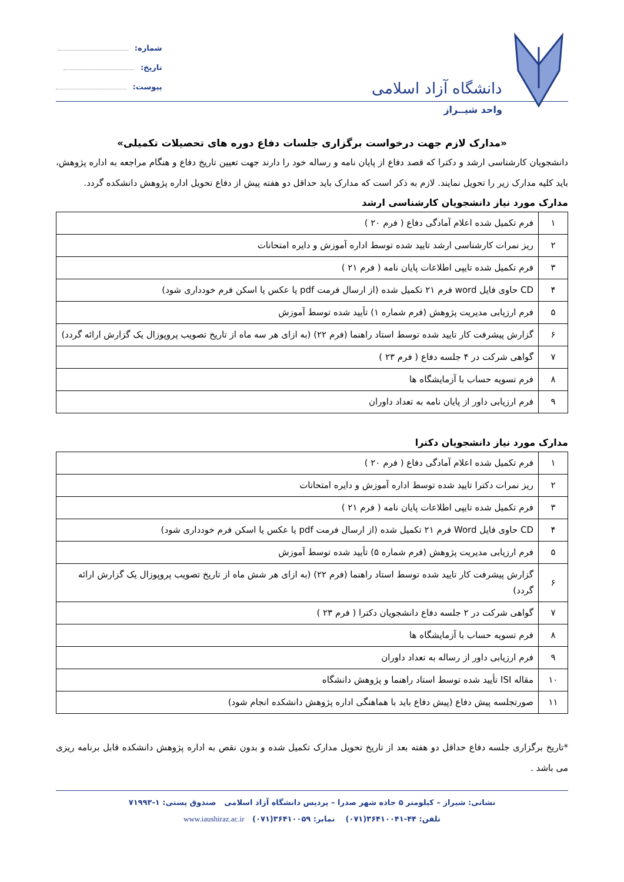دانشگاه آزاد اسلامی
واحد شیــراز
شماره:
تاریخ:
پیوست:
«مدارک لازم جهت درخواست برگزاری جلسات دفاع دوره های تحصیلات تکمیلی»
دانشجویان کارشناسی ارشد و دکترا که قصد دفاع از پایان نامه و رساله خود را دارند جهت تعیین تاریخ دفاع و هنگام مراجعه به اداره پژوهش، باید کلیه مدارک زیر را تحویل نمایند. لازم به ذکر است که مدارک باید حداقل دو هفته پیش از دفاع تحویل اداره پژوهش دانشکده گردد.
مدارک مورد نیاز دانشجویان کارشناسی ارشد
| ۱ | فرم تکمیل شده اعلام آمادگی دفاع ( فرم ۲۰ ) |
| ۲ | ریز نمرات کارشناسی ارشد تایید شده توسط اداره آموزش و دایره امتحانات |
| ۳ | فرم تکمیل شده تایپی اطلاعات پایان نامه ( فرم ۲۱ ) |
| ۴ | CD حاوی فایل word فرم ۲۱ تکمیل شده (از ارسال فرمت pdf یا عکس یا اسکن فرم خودداری شود) |
| ۵ | فرم ارزیابی مدیریت پژوهش (فرم شماره ۱) تأیید شده توسط آموزش |
| ۶ | گزارش پیشرفت کار تایید شده توسط استاد راهنما (فرم ۲۲) (به ازای هر سه ماه از تاریخ تصویب پروپوزال یک گزارش ارائه گردد) |
| ۷ | گواهی شرکت در ۴ جلسه دفاع ( فرم ۲۳ ) |
| ۸ | فرم تسویه حساب با آزمایشگاه ها |
| ۹ | فرم ارزیابی داور از پایان نامه به تعداد داوران |
مدارک مورد نیاز دانشجویان دکترا
| ۱ | فرم تکمیل شده اعلام آمادگی دفاع ( فرم ۲۰ ) |
| ۲ | ریز نمرات دکترا تایید شده توسط اداره آموزش و دایره امتحانات |
| ۳ | فرم تکمیل شده تایپی اطلاعات پایان نامه ( فرم ۲۱ ) |
| ۴ | CD حاوی فایل Word فرم ۲۱ تکمیل شده (از ارسال فرمت pdf یا عکس یا اسکن فرم خودداری شود) |
| ۵ | فرم ارزیابی مدیریت پژوهش (فرم شماره ۵) تأیید شده توسط آموزش |
| ۶ | گزارش پیشرفت کار تایید شده توسط استاد راهنما (فرم ۲۲) (به ازای هر شش ماه از تاریخ تصویب پروپوزال یک گزارش ارائه گردد) |
| ۷ | گواهی شرکت در ۲ جلسه دفاع دانشجویان دکترا ( فرم ۲۳ ) |
| ۸ | فرم تسویه حساب با آزمایشگاه ها |
| ۹ | فرم ارزیابی داور از رساله به تعداد داوران |
| ۱۰ | مقاله ISI تأیید شده توسط استاد راهنما و پژوهش دانشگاه |
| ۱۱ | صورتجلسه پیش دفاع (پیش دفاع باید با هماهنگی اداره پژوهش دانشکده انجام شود) |
*تاریخ برگزاری جلسه دفاع حداقل دو هفته بعد از تاریخ تحویل مدارک تکمیل شده و بدون نقص به اداره پژوهش دانشکده قابل برنامه ریزی می باشد .
نشانی: شیراز – کیلومتر ۵ جاده شهر صدرا – پردیس دانشگاه آزاد اسلامی صندوق پستی: ۱-۷۱۹۹۳
تلفن: ۴۴-۳۶۴۱۰۰۴۱(۰۷۱) نمابر: ۳۶۴۱۰۰۵۹(۰۷۱) www.iaushiraz.ac.ir